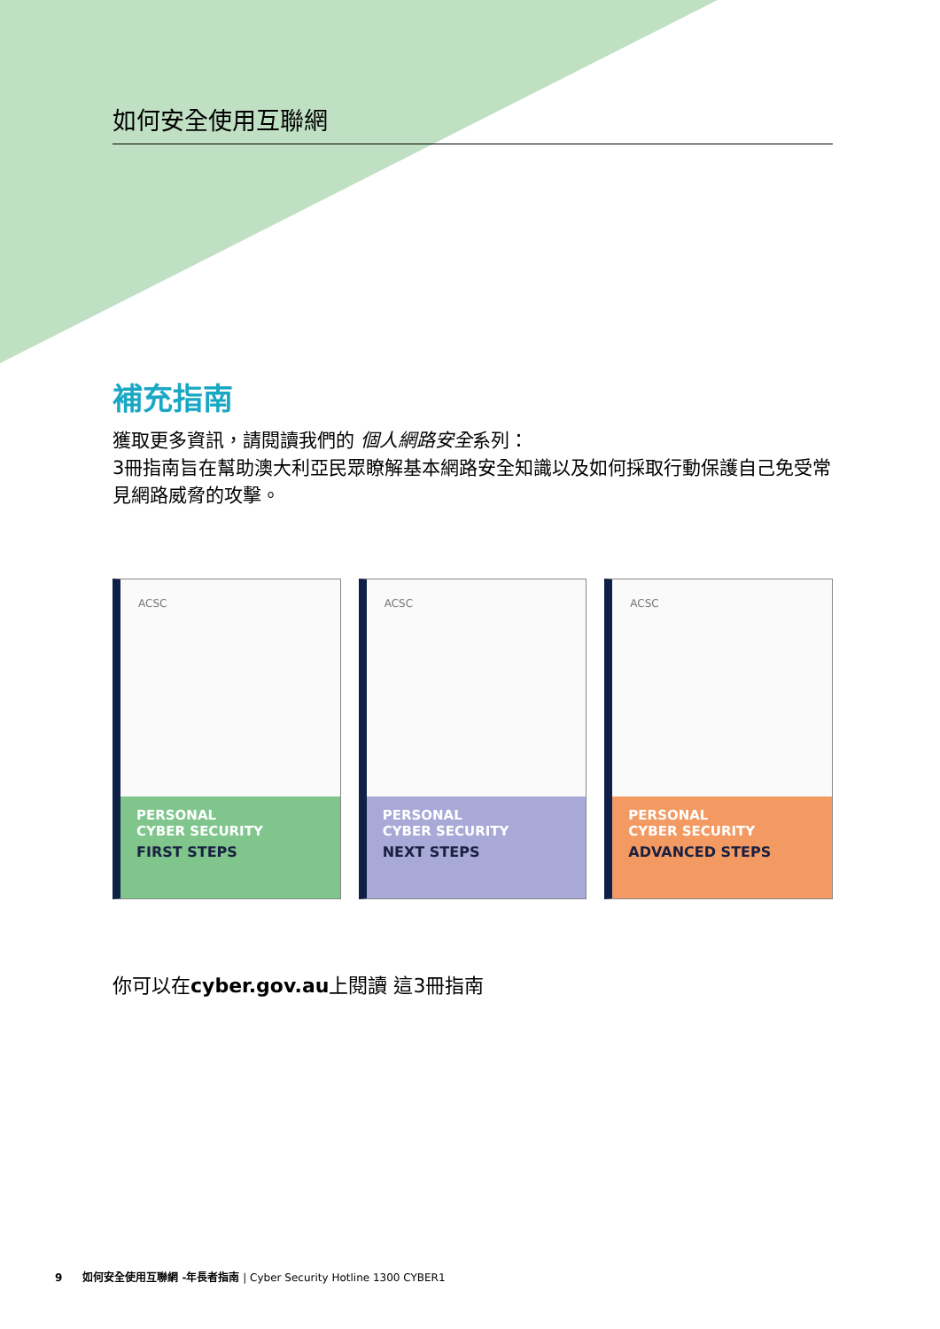如何安全使用互聯網
補充指南
獲取更多資訊，請閱讀我們的 個人網路安全系列：
3冊指南旨在幫助澳大利亞民眾瞭解基本網路安全知識以及如何採取行動保護自己免受常見網路威脅的攻擊。
ACSC
PERSONAL
CYBER SECURITY
FIRST STEPS
ACSC
PERSONAL
CYBER SECURITY
NEXT STEPS
ACSC
PERSONAL
CYBER SECURITY
ADVANCED STEPS
你可以在cyber.gov.au上閱讀 這3冊指南
9 如何安全使用互聯網 -年長者指南 | Cyber Security Hotline 1300 CYBER1